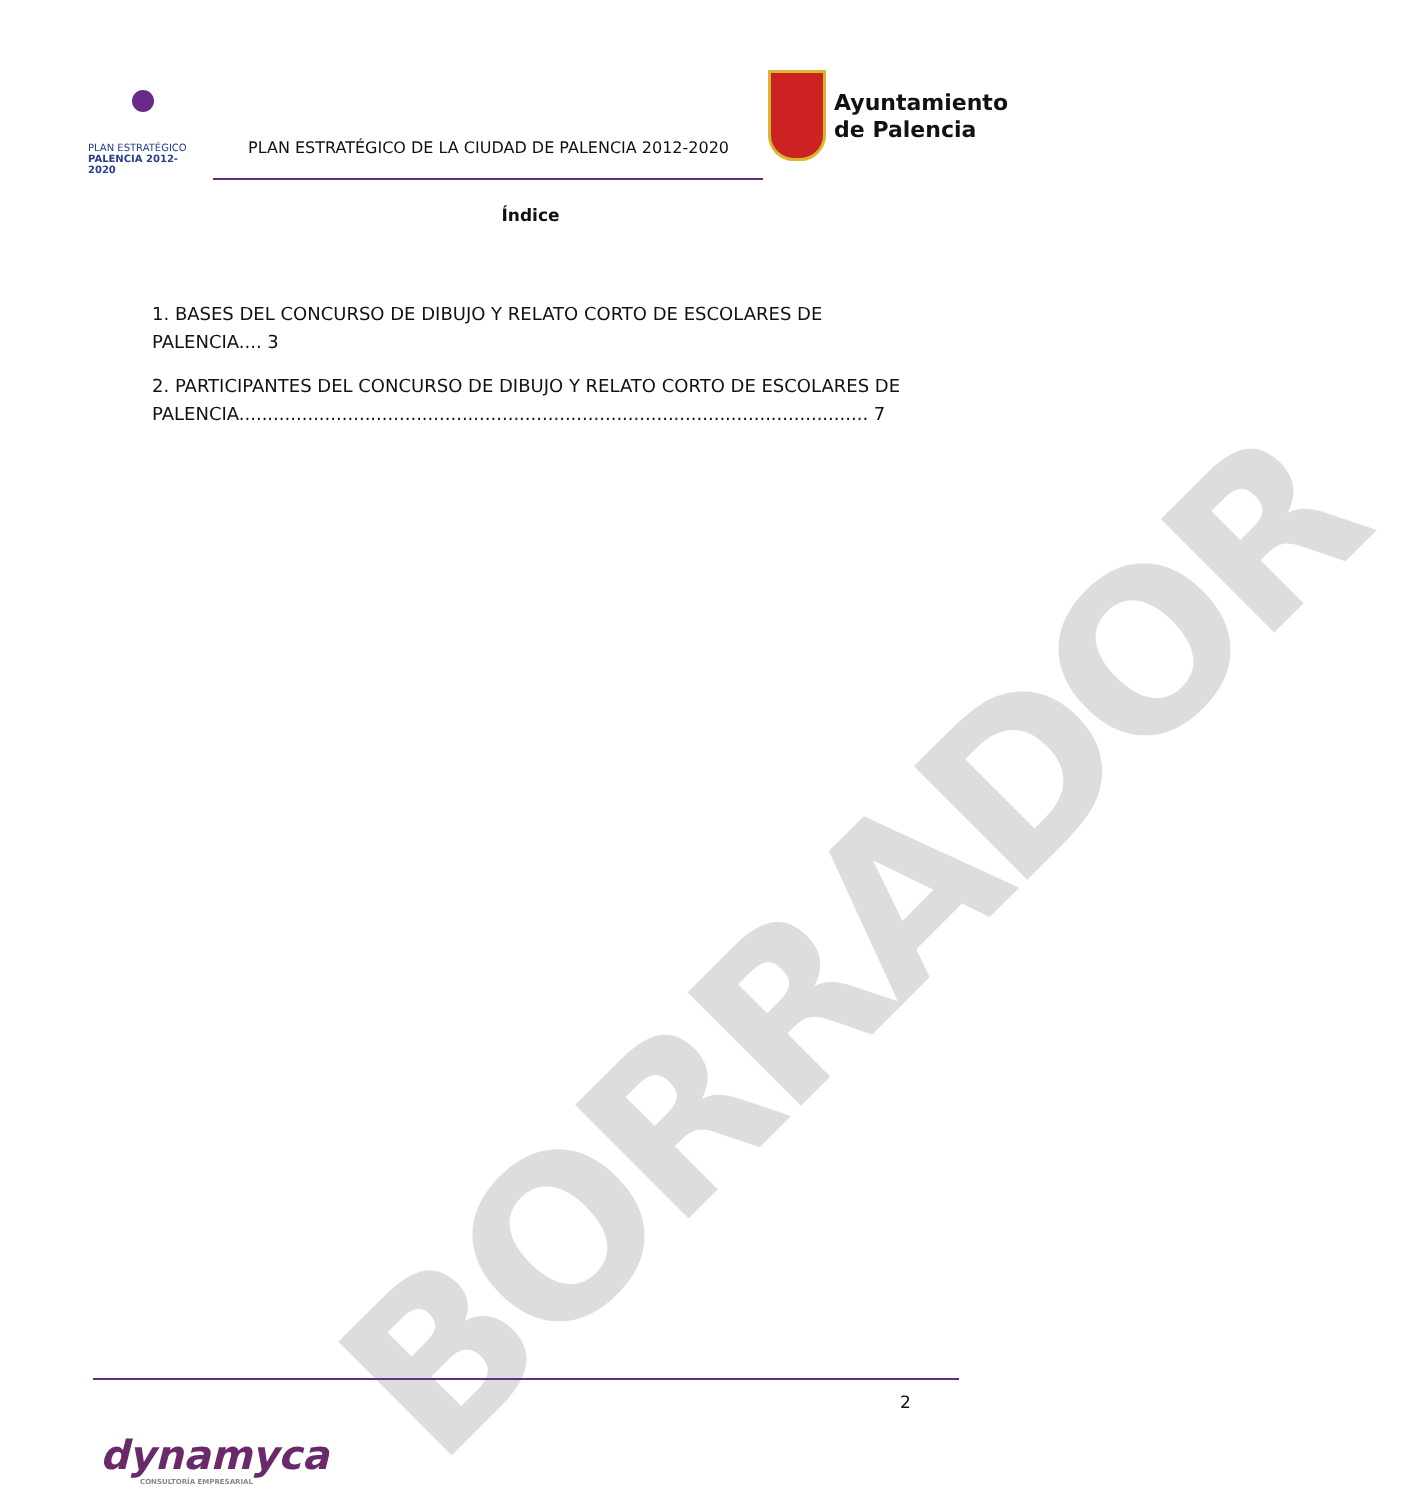BORRADOR
PLAN ESTRATÉGICO
PALENCIA 2012-2020
PLAN ESTRATÉGICO DE LA CIUDAD DE PALENCIA 2012-2020
Ayuntamiento
de Palencia
Índice
1. BASES DEL CONCURSO DE DIBUJO Y RELATO CORTO DE ESCOLARES DE PALENCIA.... 3
2. PARTICIPANTES DEL CONCURSO DE DIBUJO Y RELATO CORTO DE ESCOLARES DE PALENCIA.............................................................................................................. 7
2
dynamyca
CONSULTORÍA EMPRESARIAL